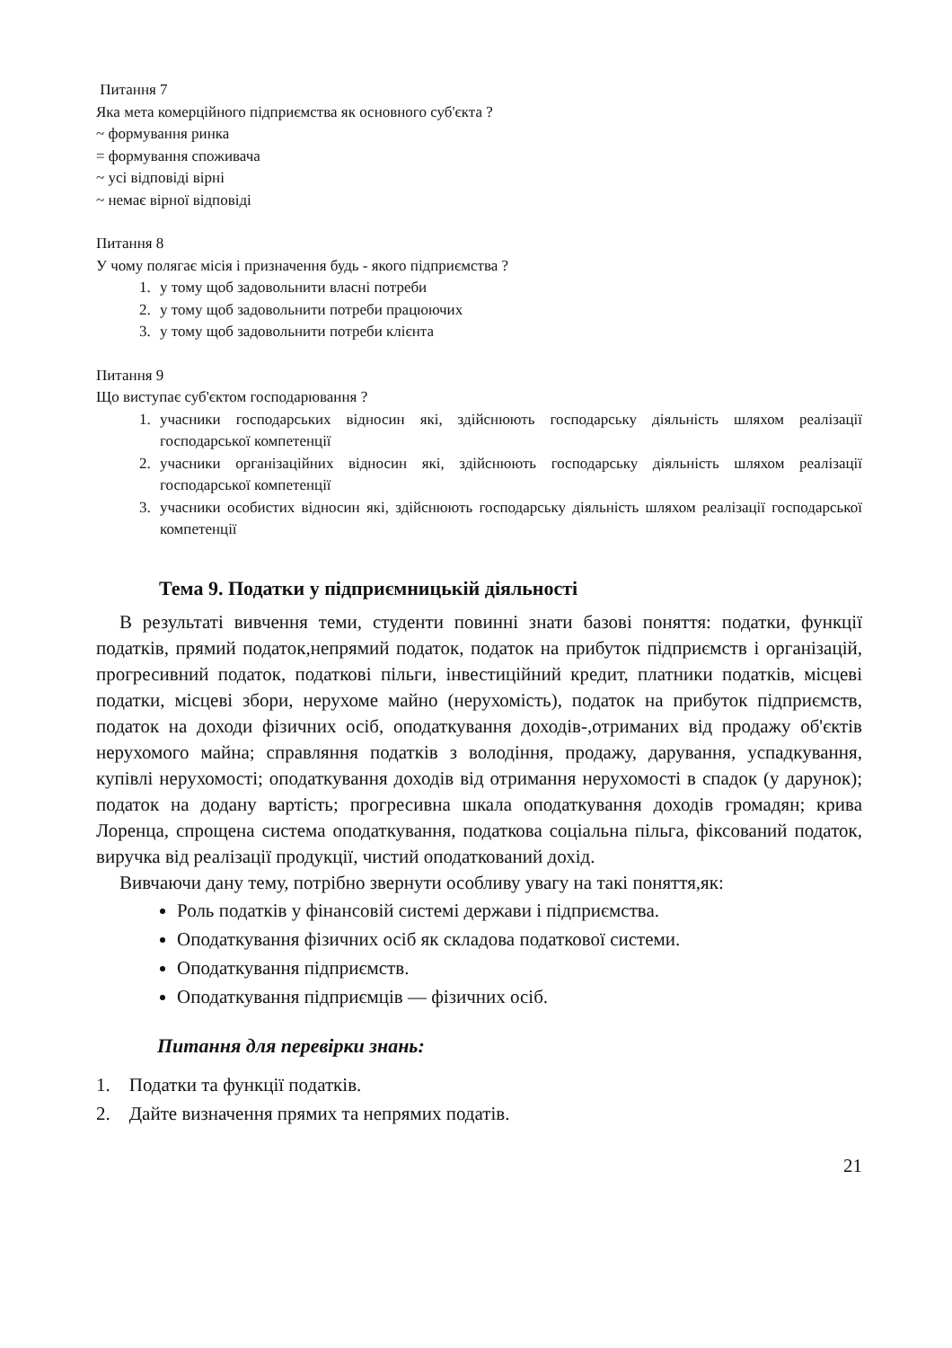Питання 7
Яка мета комерційного підприємства як основного суб'єкта ?
~ формування ринка
= формування споживача
~ усі відповіді вірні
~ немає вірної відповіді
Питання 8
У чому полягає місія і призначення будь - якого підприємства ?
1. у тому щоб задовольнити власні потреби
2. у тому щоб задовольнити потреби працюючих
3. у тому щоб задовольнити потреби клієнта
Питання 9
Що виступає суб'єктом господарювання ?
1. учасники господарських відносин які, здійснюють господарську діяльність шляхом реалізації господарської компетенції
2. учасники організаційних відносин які, здійснюють господарську діяльність шляхом реалізації господарської компетенції
3. учасники особистих відносин які, здійснюють господарську діяльність шляхом реалізації господарської компетенції
Тема 9. Податки у підприємницькій діяльності
В результаті вивчення теми, студенти повинні знати базові поняття: податки, функції податків, прямий податок,непрямий податок, податок на прибуток підприємств і організацій, прогресивний податок, податкові пільги, інвестиційний кредит, платники податків, місцеві податки, місцеві збори, нерухоме майно (нерухомість), податок на прибуток підприємств, податок на доходи фізичних осіб, оподаткування доходів-,отриманих від продажу об'єктів нерухомого майна; справляння податків з володіння, продажу, дарування, успадкування, купівлі нерухомості; оподаткування доходів від отримання нерухомості в спадок (у дарунок); податок на додану вартість; прогресивна шкала оподаткування доходів громадян; крива Лоренца, спрощена система оподаткування, податкова соціальна пільга, фіксований податок, виручка від реалізації продукції, чистий оподаткований дохід.
Вивчаючи дану тему, потрібно звернути особливу увагу на такі поняття,як:
Роль податків у фінансовій системі держави і підприємства.
Оподаткування фізичних осіб як складова податкової системи.
Оподаткування підприємств.
Оподаткування підприємців — фізичних осіб.
Питання для перевірки знань:
1. Податки та функції податків.
2. Дайте визначення прямих та непрямих податів.
21